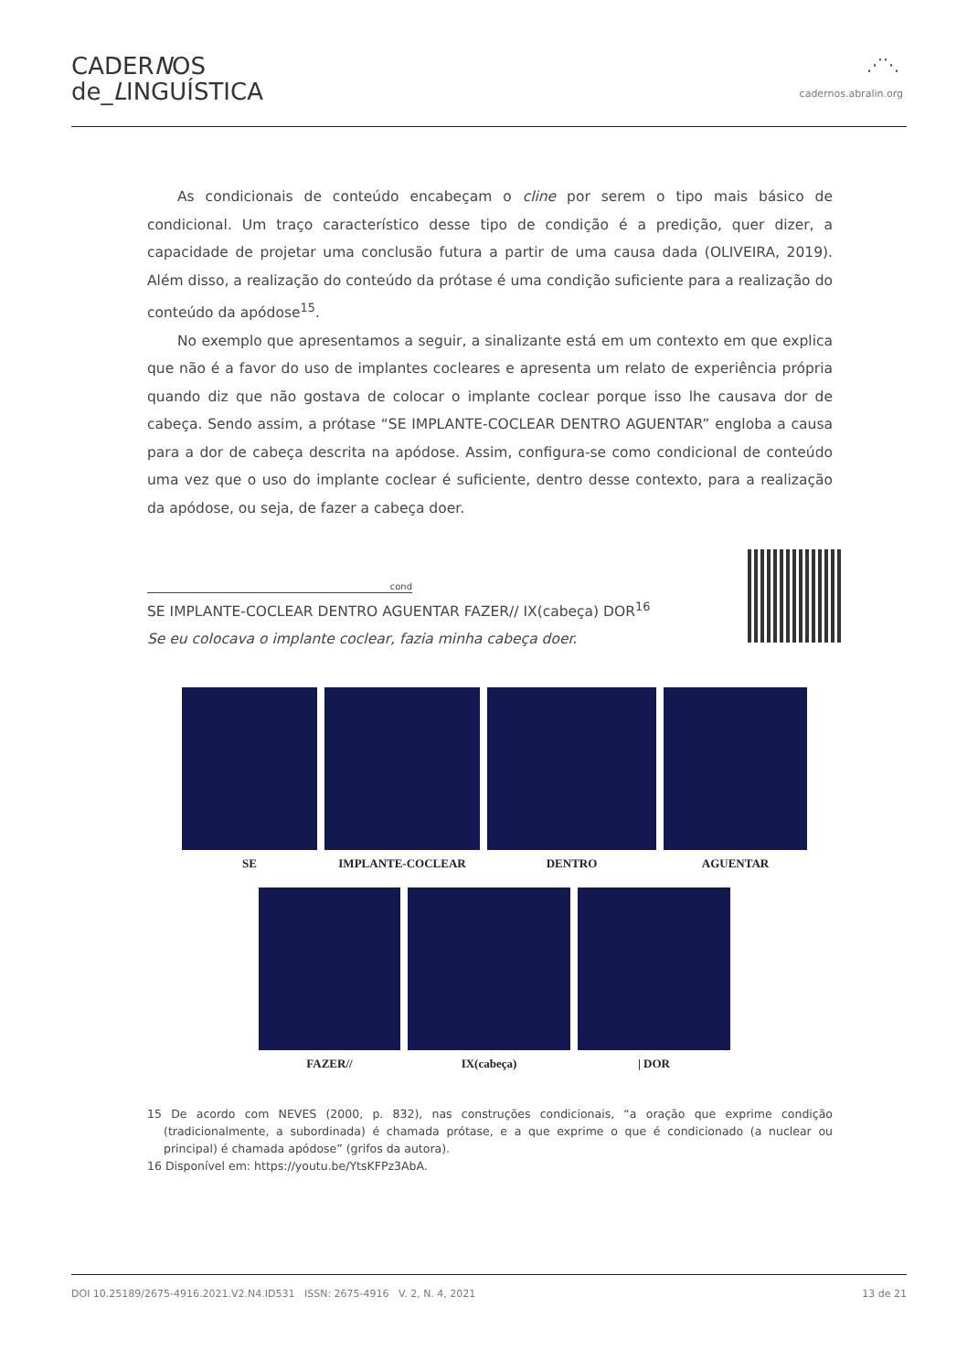CADERNOS
de_LINGUÍSTICA
⋰⋱
cadernos.abralin.org
As condicionais de conteúdo encabeçam o cline por serem o tipo mais básico de condicional. Um traço característico desse tipo de condição é a predição, quer dizer, a capacidade de projetar uma conclusão futura a partir de uma causa dada (OLIVEIRA, 2019). Além disso, a realização do conteúdo da prótase é uma condição suficiente para a realização do conteúdo da apódose<sup>15</sup>.
No exemplo que apresentamos a seguir, a sinalizante está em um contexto em que explica que não é a favor do uso de implantes cocleares e apresenta um relato de experiência própria quando diz que não gostava de colocar o implante coclear porque isso lhe causava dor de cabeça. Sendo assim, a prótase “SE IMPLANTE-COCLEAR DENTRO AGUENTAR” engloba a causa para a dor de cabeça descrita na apódose. Assim, configura-se como condicional de conteúdo uma vez que o uso do implante coclear é suficiente, dentro desse contexto, para a realização da apódose, ou seja, de fazer a cabeça doer.
cond
SE IMPLANTE-COCLEAR DENTRO AGUENTAR FAZER// IX(cabeça) DOR<sup>16</sup>
Se eu colocava o implante coclear, fazia minha cabeça doer.
SE IMPLANTE-COCLEAR DENTRO AGUENTAR
FAZER// IX(cabeça) | DOR
15 De acordo com NEVES (2000, p. 832), nas construções condicionais, “a oração que exprime condição (tradicionalmente, a subordinada) é chamada prótase, e a que exprime o que é condicionado (a nuclear ou principal) é chamada apódose” (grifos da autora).
16 Disponível em: https://youtu.be/YtsKFPz3AbA.
DOI 10.25189/2675-4916.2021.V2.N4.ID531 ISSN: 2675-4916 V. 2, N. 4, 2021 13 de 21